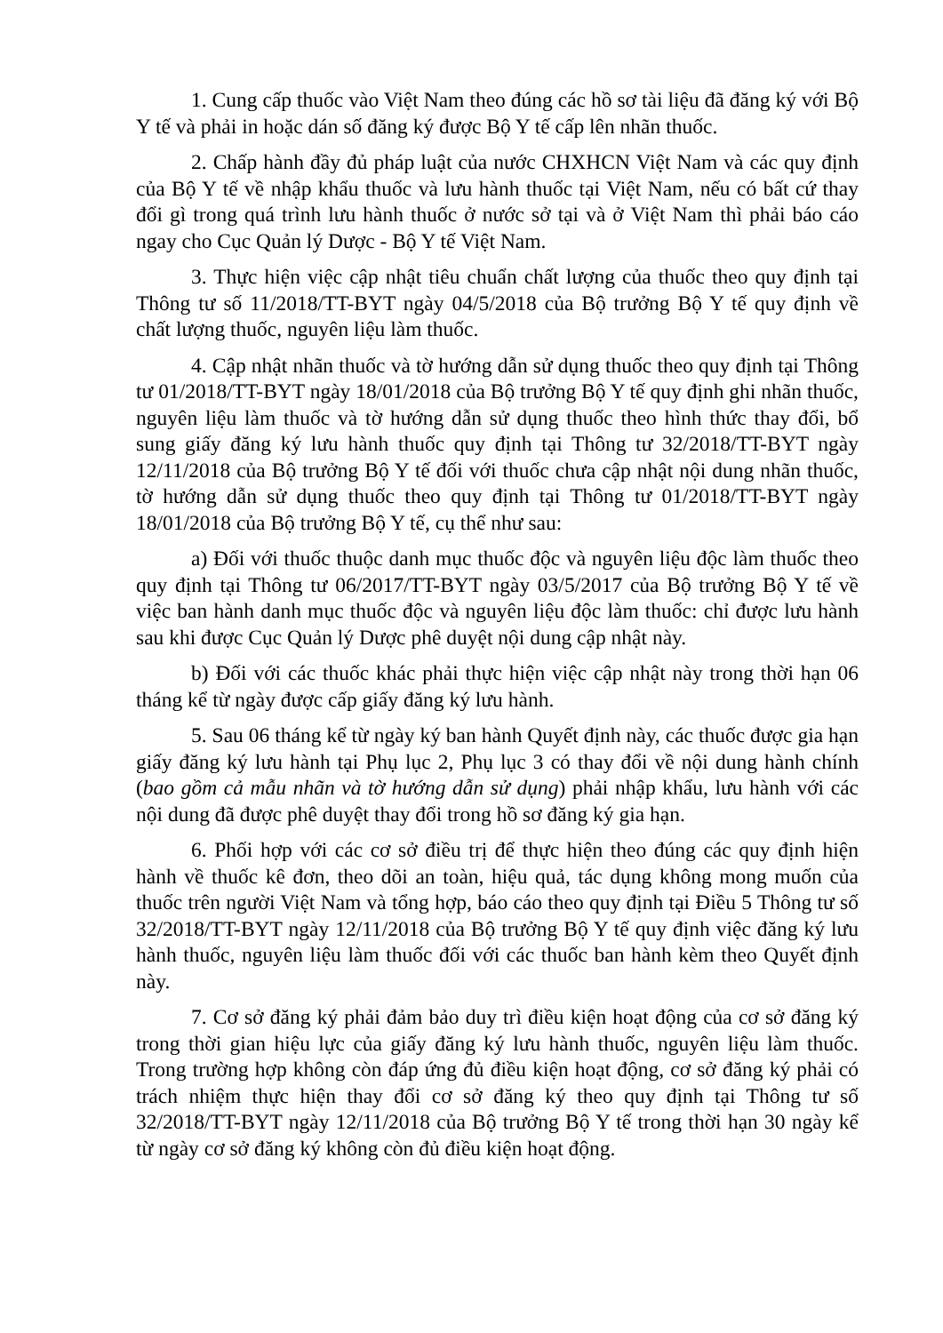1. Cung cấp thuốc vào Việt Nam theo đúng các hồ sơ tài liệu đã đăng ký với Bộ Y tế và phải in hoặc dán số đăng ký được Bộ Y tế cấp lên nhãn thuốc.
2. Chấp hành đầy đủ pháp luật của nước CHXHCN Việt Nam và các quy định của Bộ Y tế về nhập khẩu thuốc và lưu hành thuốc tại Việt Nam, nếu có bất cứ thay đổi gì trong quá trình lưu hành thuốc ở nước sở tại và ở Việt Nam thì phải báo cáo ngay cho Cục Quản lý Dược - Bộ Y tế Việt Nam.
3. Thực hiện việc cập nhật tiêu chuẩn chất lượng của thuốc theo quy định tại Thông tư số 11/2018/TT-BYT ngày 04/5/2018 của Bộ trưởng Bộ Y tế quy định về chất lượng thuốc, nguyên liệu làm thuốc.
4. Cập nhật nhãn thuốc và tờ hướng dẫn sử dụng thuốc theo quy định tại Thông tư 01/2018/TT-BYT ngày 18/01/2018 của Bộ trưởng Bộ Y tế quy định ghi nhãn thuốc, nguyên liệu làm thuốc và tờ hướng dẫn sử dụng thuốc theo hình thức thay đổi, bổ sung giấy đăng ký lưu hành thuốc quy định tại Thông tư 32/2018/TT-BYT ngày 12/11/2018 của Bộ trưởng Bộ Y tế đối với thuốc chưa cập nhật nội dung nhãn thuốc, tờ hướng dẫn sử dụng thuốc theo quy định tại Thông tư 01/2018/TT-BYT ngày 18/01/2018 của Bộ trưởng Bộ Y tế, cụ thể như sau:
a) Đối với thuốc thuộc danh mục thuốc độc và nguyên liệu độc làm thuốc theo quy định tại Thông tư 06/2017/TT-BYT ngày 03/5/2017 của Bộ trưởng Bộ Y tế về việc ban hành danh mục thuốc độc và nguyên liệu độc làm thuốc: chỉ được lưu hành sau khi được Cục Quản lý Dược phê duyệt nội dung cập nhật này.
b) Đối với các thuốc khác phải thực hiện việc cập nhật này trong thời hạn 06 tháng kể từ ngày được cấp giấy đăng ký lưu hành.
5. Sau 06 tháng kể từ ngày ký ban hành Quyết định này, các thuốc được gia hạn giấy đăng ký lưu hành tại Phụ lục 2, Phụ lục 3 có thay đổi về nội dung hành chính (bao gồm cả mẫu nhãn và tờ hướng dẫn sử dụng) phải nhập khẩu, lưu hành với các nội dung đã được phê duyệt thay đổi trong hồ sơ đăng ký gia hạn.
6. Phối hợp với các cơ sở điều trị để thực hiện theo đúng các quy định hiện hành về thuốc kê đơn, theo dõi an toàn, hiệu quả, tác dụng không mong muốn của thuốc trên người Việt Nam và tổng hợp, báo cáo theo quy định tại Điều 5 Thông tư số 32/2018/TT-BYT ngày 12/11/2018 của Bộ trưởng Bộ Y tế quy định việc đăng ký lưu hành thuốc, nguyên liệu làm thuốc đối với các thuốc ban hành kèm theo Quyết định này.
7. Cơ sở đăng ký phải đảm bảo duy trì điều kiện hoạt động của cơ sở đăng ký trong thời gian hiệu lực của giấy đăng ký lưu hành thuốc, nguyên liệu làm thuốc. Trong trường hợp không còn đáp ứng đủ điều kiện hoạt động, cơ sở đăng ký phải có trách nhiệm thực hiện thay đổi cơ sở đăng ký theo quy định tại Thông tư số 32/2018/TT-BYT ngày 12/11/2018 của Bộ trưởng Bộ Y tế trong thời hạn 30 ngày kể từ ngày cơ sở đăng ký không còn đủ điều kiện hoạt động.